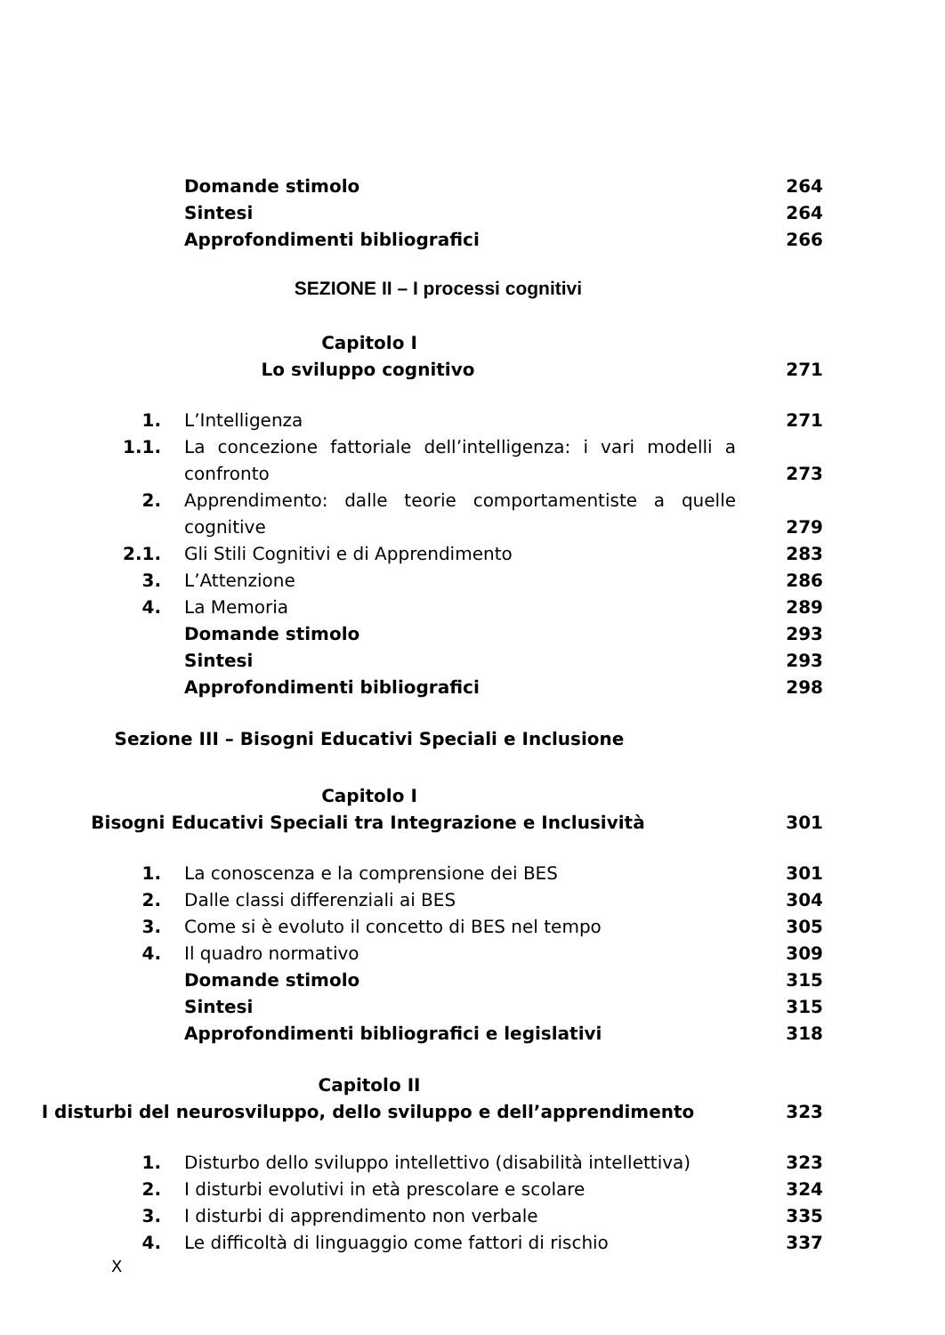Domande stimolo 264
Sintesi 264
Approfondimenti bibliografici 266
SEZIONE II – I processi cognitivi
Capitolo I
Lo sviluppo cognitivo
271
1. L’Intelligenza 271
1.1. La concezione fattoriale dell’intelligenza: i vari modelli a confronto
273
2. Apprendimento: dalle teorie comportamentiste a quelle cognitive
279
2.1. Gli Stili Cognitivi e di Apprendimento 283
3. L’Attenzione 286
4. La Memoria 289
Domande stimolo 293
Sintesi 293
Approfondimenti bibliografici 298
Sezione III – Bisogni Educativi Speciali e Inclusione
Capitolo I
Bisogni Educativi Speciali tra Integrazione e Inclusività
301
1. La conoscenza e la comprensione dei BES 301
2. Dalle classi differenziali ai BES 304
3. Come si è evoluto il concetto di BES nel tempo 305
4. Il quadro normativo 309
Domande stimolo 315
Sintesi 315
Approfondimenti bibliografici e legislativi 318
Capitolo II
I disturbi del neurosviluppo, dello sviluppo e dell’apprendimento
323
1. Disturbo dello sviluppo intellettivo (disabilità intellettiva)
323
2. I disturbi evolutivi in età prescolare e scolare 324
3. I disturbi di apprendimento non verbale 335
4. Le difficoltà di linguaggio come fattori di rischio 337
X